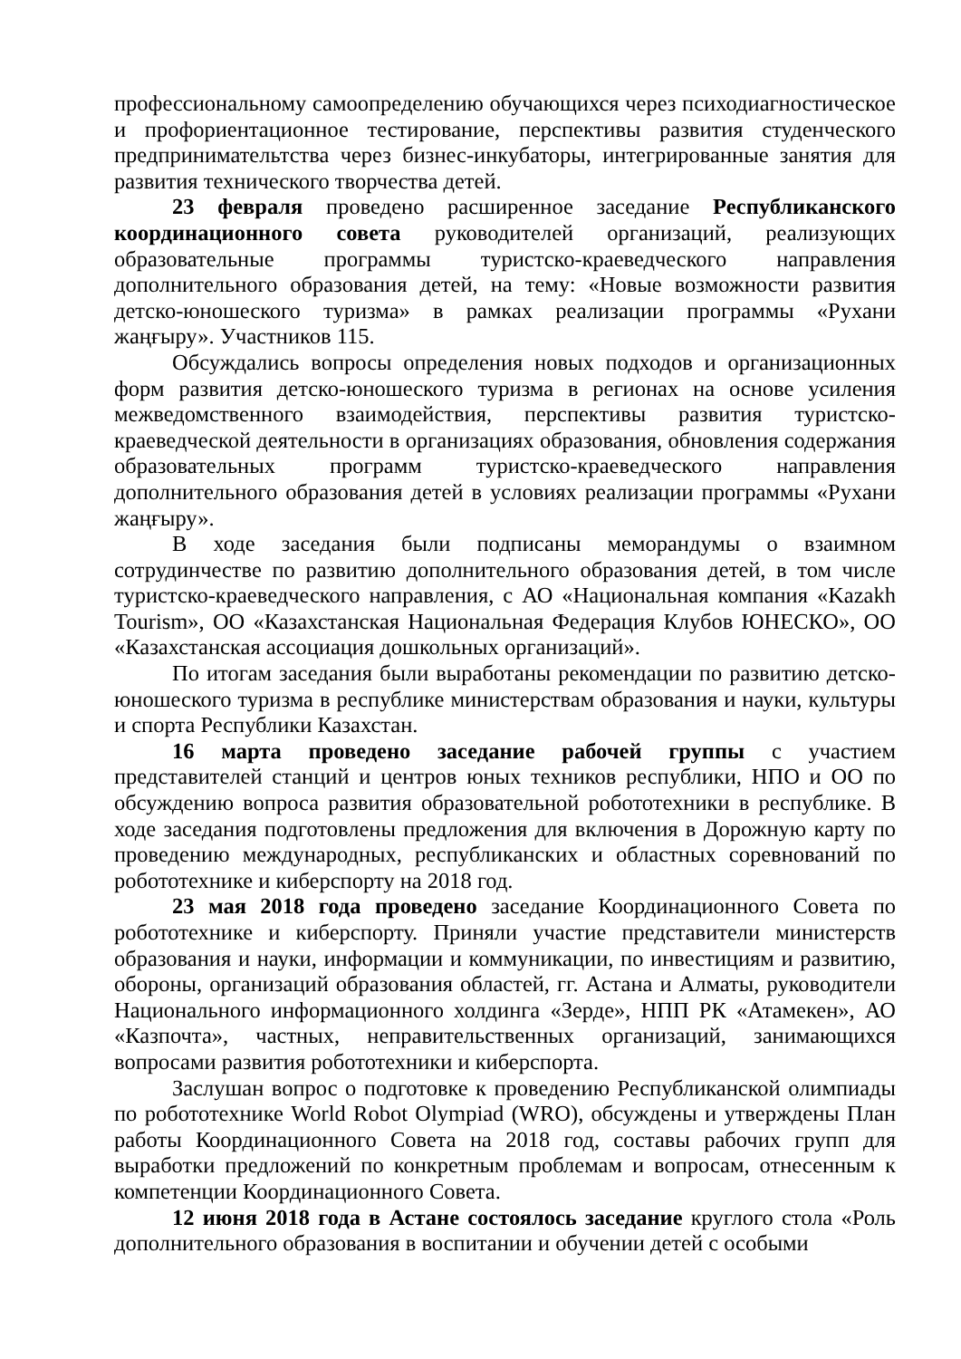профессиональному самоопределению обучающихся через психодиагностическое и профориентационное тестирование, перспективы развития студенческого предпринимательтства через бизнес-инкубаторы, интегрированные занятия для развития технического творчества детей.
23 февраля проведено расширенное заседание Республиканского координационного совета руководителей организаций, реализующих образовательные программы туристско-краеведческого направления дополнительного образования детей, на тему: «Новые возможности развития детско-юношеского туризма» в рамках реализации программы «Рухани жаңғыру». Участников 115.
Обсуждались вопросы определения новых подходов и организационных форм развития детско-юношеского туризма в регионах на основе усиления межведомственного взаимодействия, перспективы развития туристско-краеведческой деятельности в организациях образования, обновления содержания образовательных программ туристско-краеведческого направления дополнительного образования детей в условиях реализации программы «Рухани жаңғыру».
В ходе заседания были подписаны меморандумы о взаимном сотрудинчестве по развитию дополнительного образования детей, в том числе туристско-краеведческого направления, с АО «Национальная компания «Kazakh Tourism», ОО «Казахстанская Национальная Федерация Клубов ЮНЕСКО», ОО «Казахстанская ассоциация дошкольных организаций».
По итогам заседания были выработаны рекомендации по развитию детско-юношеского туризма в республике министерствам образования и науки, культуры и спорта Республики Казахстан.
16 марта проведено заседание рабочей группы с участием представителей станций и центров юных техников республики, НПО и ОО по обсуждению вопроса развития образовательной робототехники в республике. В ходе заседания подготовлены предложения для включения в Дорожную карту по проведению международных, республиканских и областных соревнований по робототехнике и киберспорту на 2018 год.
23 мая 2018 года проведено заседание Координационного Совета по робототехнике и киберспорту. Приняли участие представители министерств образования и науки, информации и коммуникации, по инвестициям и развитию, обороны, организаций образования областей, гг. Астана и Алматы, руководители Национального информационного холдинга «Зерде», НПП РК «Атамекен», АО «Казпочта», частных, неправительственных организаций, занимающихся вопросами развития робототехники и киберспорта.
Заслушан вопрос о подготовке к проведению Республиканской олимпиады по робототехнике World Robot Olympiad (WRO), обсуждены и утверждены План работы Координационного Совета на 2018 год, составы рабочих групп для выработки предложений по конкретным проблемам и вопросам, отнесенным к компетенции Координационного Совета.
12 июня 2018 года в Астане состоялось заседание круглого стола «Роль дополнительного образования в воспитании и обучении детей с особыми